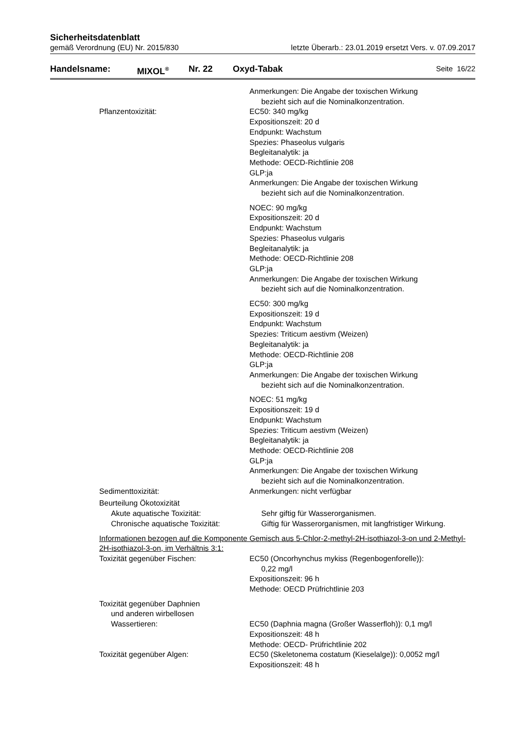Sicherheitsdatenblatt
gemäß Verordnung (EU) Nr. 2015/830 letzte Überarb.: 23.01.2019 ersetzt Vers. v. 07.09.2017
Handelsname: MIXOL<sup>®</sup> Nr. 22 Oxyd-Tabak Seite 16/22
Anmerkungen: Die Angabe der toxischen Wirkung
bezieht sich auf die Nominalkonzentration.
Pflanzentoxizität: EC50: 340 mg/kg
Expositionszeit: 20 d
Endpunkt: Wachstum
Spezies: Phaseolus vulgaris
Begleitanalytik: ja
Methode: OECD-Richtlinie 208
GLP:ja
Anmerkungen: Die Angabe der toxischen Wirkung
bezieht sich auf die Nominalkonzentration.
NOEC: 90 mg/kg
Expositionszeit: 20 d
Endpunkt: Wachstum
Spezies: Phaseolus vulgaris
Begleitanalytik: ja
Methode: OECD-Richtlinie 208
GLP:ja
Anmerkungen: Die Angabe der toxischen Wirkung
bezieht sich auf die Nominalkonzentration.
EC50: 300 mg/kg
Expositionszeit: 19 d
Endpunkt: Wachstum
Spezies: Triticum aestivm (Weizen)
Begleitanalytik: ja
Methode: OECD-Richtlinie 208
GLP:ja
Anmerkungen: Die Angabe der toxischen Wirkung
bezieht sich auf die Nominalkonzentration.
NOEC: 51 mg/kg
Expositionszeit: 19 d
Endpunkt: Wachstum
Spezies: Triticum aestivm (Weizen)
Begleitanalytik: ja
Methode: OECD-Richtlinie 208
GLP:ja
Anmerkungen: Die Angabe der toxischen Wirkung
bezieht sich auf die Nominalkonzentration.
Sedimenttoxizität: Anmerkungen: nicht verfügbar
Beurteilung Ökotoxizität
Akute aquatische Toxizität: Sehr giftig für Wasserorganismen.
Chronische aquatische Toxizität: Giftig für Wasserorganismen, mit langfristiger Wirkung.
Informationen bezogen auf die Komponente Gemisch aus 5-Chlor-2-methyl-2H-isothiazol-3-on und 2-Methyl-2H-isothiazol-3-on, im Verhältnis 3:1:
Toxizität gegenüber Fischen: EC50 (Oncorhynchus mykiss (Regenbogenforelle)):
0,22 mg/l
Expositionszeit: 96 h
Methode: OECD Prüfrichtlinie 203
Toxizität gegenüber Daphnien
und anderen wirbellosen
Wassertieren:
EC50 (Daphnia magna (Großer Wasserfloh)): 0,1 mg/l
Expositionszeit: 48 h
Methode: OECD- Prüfrichtlinie 202
Toxizität gegenüber Algen: EC50 (Skeletonema costatum (Kieselalge)): 0,0052 mg/l
Expositionszeit: 48 h